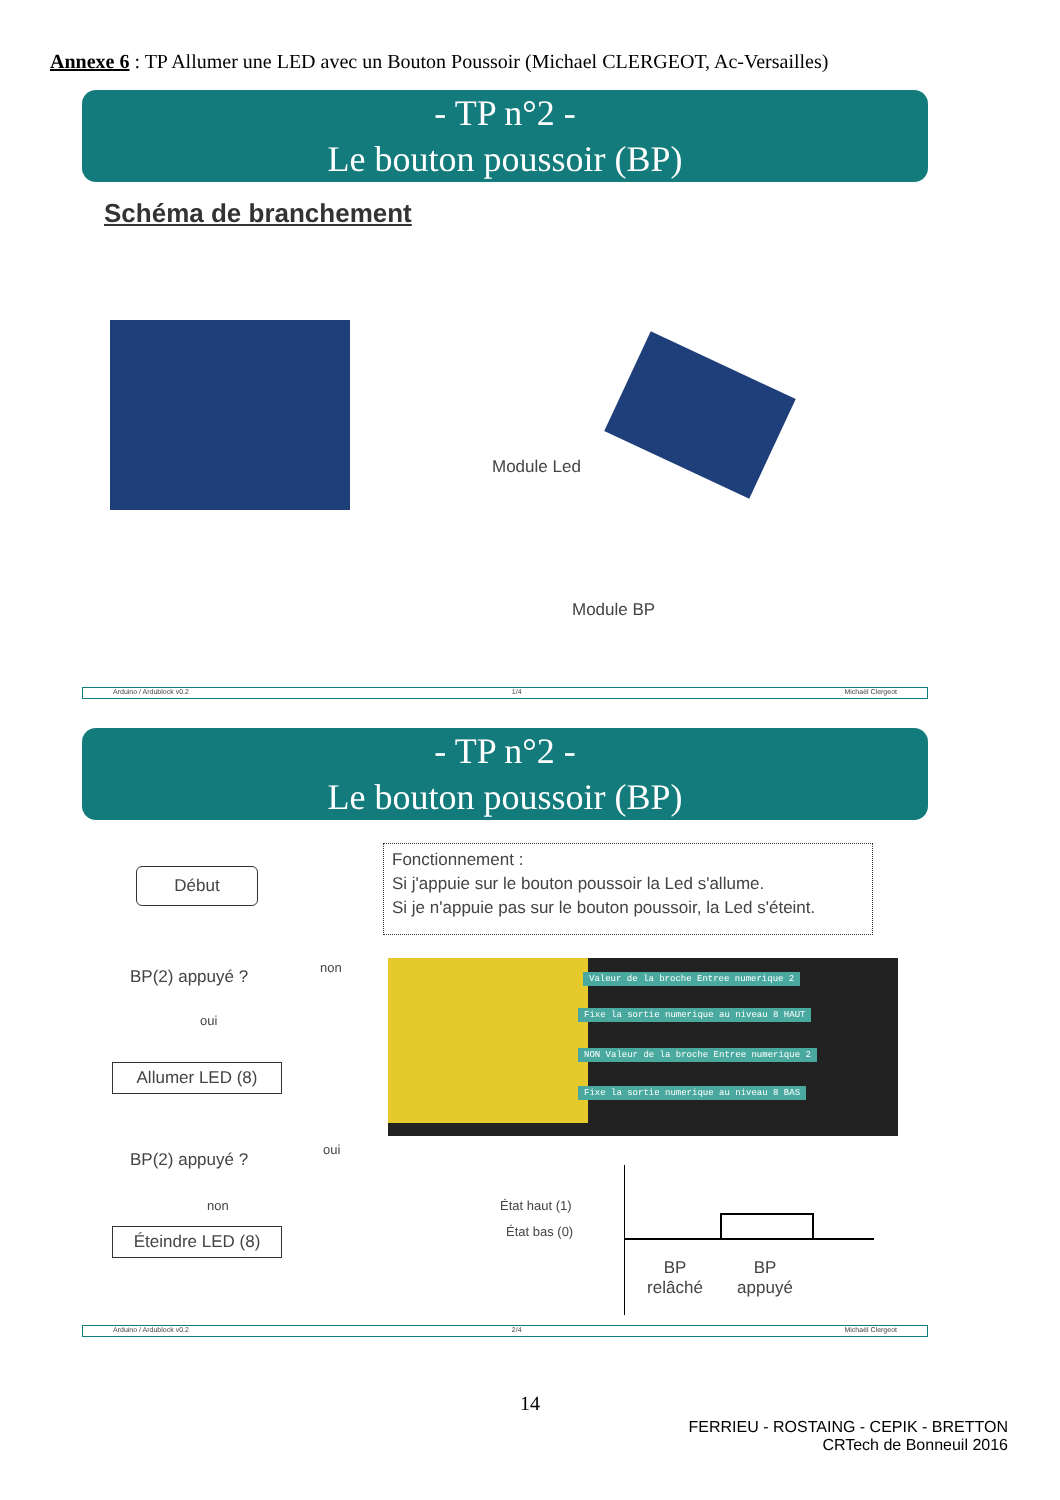Annexe 6 : TP Allumer une LED avec un Bouton Poussoir (Michael CLERGEOT, Ac-Versailles)
- TP n°2 -
Le bouton poussoir (BP)
Schéma de branchement
Module Led
Module BP
Arduino / Ardublock v0.2 1/4 Michaël Clergeot
- TP n°2 -
Le bouton poussoir (BP)
Fonctionnement :
Si j'appuie sur le bouton poussoir la Led s'allume.
Si je n'appuie pas sur le bouton poussoir, la Led s'éteint.
Début
BP(2) appuyé ? non
oui
Allumer LED (8)
BP(2) appuyé ?
oui
non
Éteindre LED (8)
Valeur de la broche Entree numerique 2
Fixe la sortie numerique au niveau 8 HAUT
NON Valeur de la broche Entree numerique 2
Fixe la sortie numerique au niveau 8 BAS
État haut (1)
État bas (0)
BP
relâché
BP
appuyé
Arduino / Ardublock v0.2 2/4 Michaël Clergeot
14
FERRIEU - ROSTAING - CEPIK - BRETTON
CRTech de Bonneuil 2016